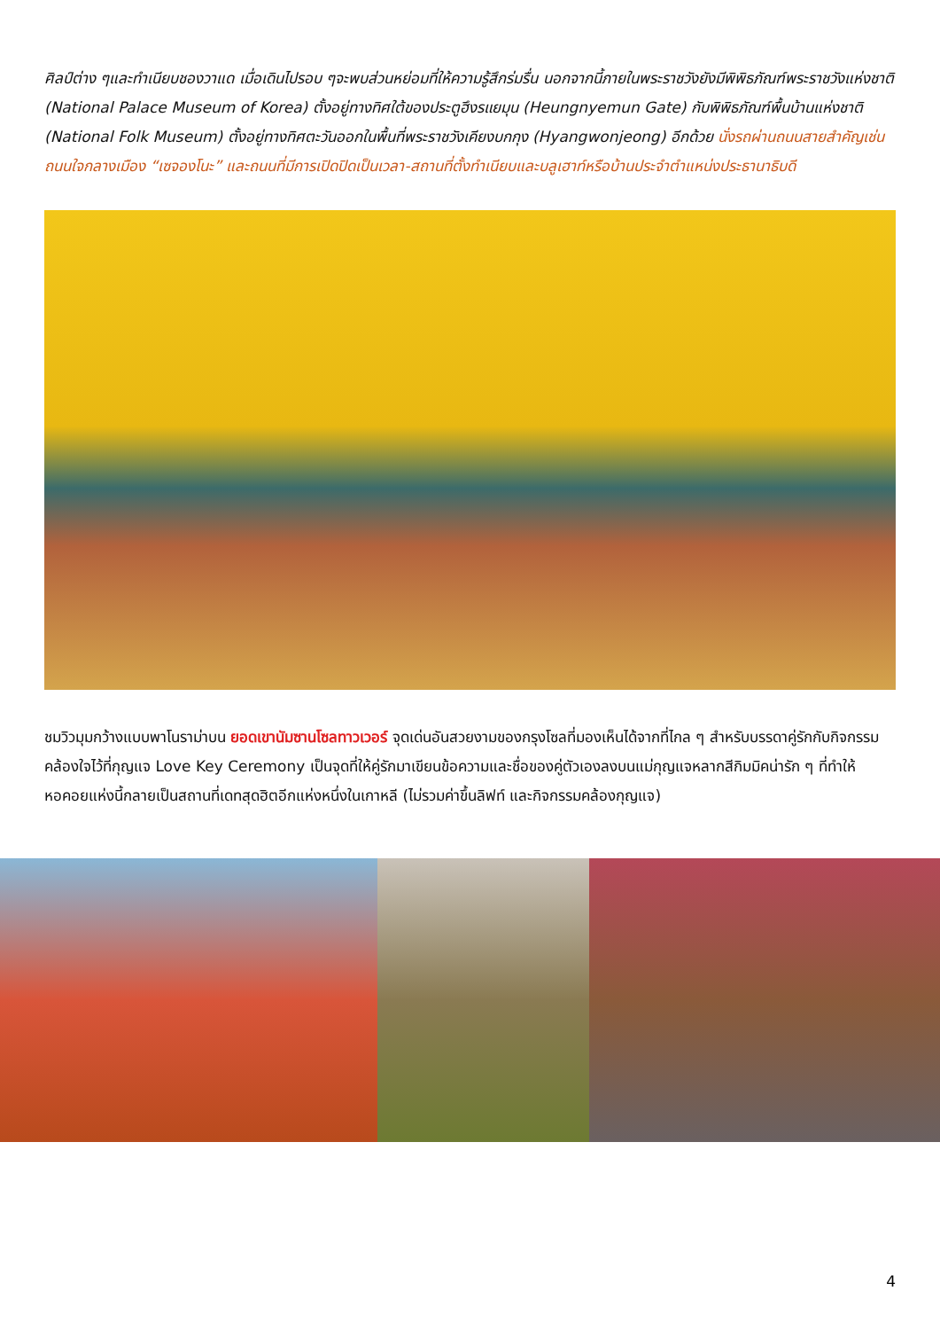ศิลป์ต่าง ๆและทำเนียบชองวาแด เมื่อเดินไปรอบ ๆจะพบส่วนหย่อมที่ให้ความรู้สึกร่มรื่น นอกจากนี้ภายในพระราชวังยังมีพิพิธภัณฑ์พระราชวังแห่งชาติ (National Palace Museum of Korea) ตั้งอยู่ทางทิศใต้ของประตูฮึงรแยมุน (Heungnyemun Gate) กับพิพิธภัณฑ์พื้นบ้านแห่งชาติ (National Folk Museum) ตั้งอยู่ทางทิศตะวันออกในพื้นที่พระราชวังเคียงบกกุง (Hyangwonjeong) อีกด้วย นั่งรถผ่านถนนสายสำคัญเช่นถนนใจกลางเมือง “เซจองโนะ” และถนนที่มีการเปิดปิดเป็นเวลา-สถานที่ตั้งทำเนียบและบลูเฮาท์หรือบ้านประจำตำแหน่งประธานาธิบดี
ชมวิวมุมกว้างแบบพาโนราม่าบน ยอดเขานัมซานโซลทาวเวอร์ จุดเด่นอันสวยงามของกรุงโซลที่มองเห็นได้จากที่ไกล ๆ สำหรับบรรดาคู่รักกับกิจกรรมคล้องใจไว้ที่กุญแจ Love Key Ceremony เป็นจุดที่ให้คู่รักมาเขียนข้อความและชื่อของคู่ตัวเองลงบนแม่กุญแจหลากสีกิมมิคน่ารัก ๆ ที่ทำให้หอคอยแห่งนี้กลายเป็นสถานที่เดทสุดฮิตอีกแห่งหนึ่งในเกาหลี (ไม่รวมค่าขึ้นลิฟท์ และกิจกรรมคล้องกุญแจ)
4